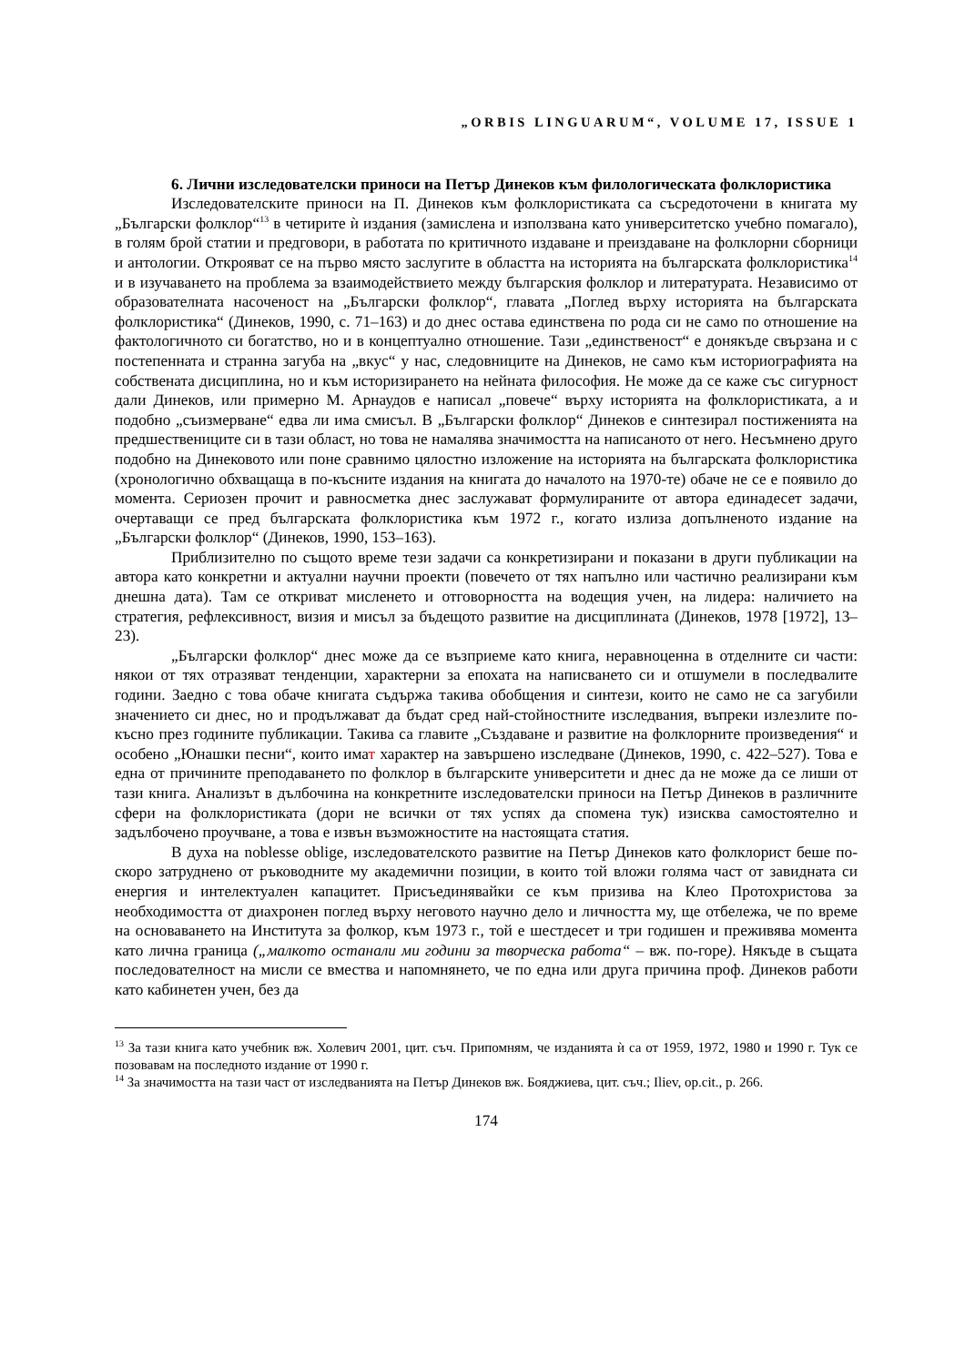„ORBIS LINGUARUM“, VOLUME 17, ISSUE 1
6. Лични изследователски приноси на Петър Динеков към филологическата фолклористика
Изследователските приноси на П. Динеков към фолклористиката са съсредоточени в книгата му „Български фолклор“<sup>13</sup> в четирите ѝ издания (замислена и използвана като университетско учебно помагало), в голям брой статии и предговори, в работата по критичното издаване и преиздаване на фолклорни сборници и антологии. Открояват се на първо място заслугите в областта на историята на българската фолклористика<sup>14</sup> и в изучаването на проблема за взаимодействието между българския фолклор и литературата. Независимо от образователната насоченост на „Български фолклор“, главата „Поглед върху историята на българската фолклористика“ (Динеков, 1990, с. 71–163) и до днес остава единствена по рода си не само по отношение на фактологичното си богатство, но и в концептуално отношение. Тази „единственост“ е донякъде свързана и с постепенната и странна загуба на „вкус“ у нас, следовниците на Динеков, не само към историографията на собствената дисциплина, но и към историзирането на нейната философия. Не може да се каже със сигурност дали Динеков, или примерно М. Арнаудов е написал „повече“ върху историята на фолклористиката, а и подобно „съизмерване“ едва ли има смисъл. В „Български фолклор“ Динеков е синтезирал постиженията на предшествениците си в тази област, но това не намалява значимостта на написаното от него. Несъмнено друго подобно на Динековото или поне сравнимо цялостно изложение на историята на българската фолклористика (хронологично обхващаща в по-късните издания на книгата до началото на 1970-те) обаче не се е появило до момента. Сериозен прочит и равносметка днес заслужават формулираните от автора единадесет задачи, очертаващи се пред българската фолклористика към 1972 г., когато излиза допълненото издание на „Български фолклор“ (Динеков, 1990, 153–163).
Приблизително по същото време тези задачи са конкретизирани и показани в други публикации на автора като конкретни и актуални научни проекти (повечето от тях напълно или частично реализирани към днешна дата). Там се откриват мисленето и отговорността на водещия учен, на лидера: наличието на стратегия, рефлексивност, визия и мисъл за бъдещото развитие на дисциплината (Динеков, 1978 [1972], 13–23).
„Български фолклор“ днес може да се възприеме като книга, неравноценна в отделните си части: някои от тях отразяват тенденции, характерни за епохата на написването си и отшумели в последвалите години. Заедно с това обаче книгата съдържа такива обобщения и синтези, които не само не са загубили значението си днес, но и продължават да бъдат сред най-стойностните изследвания, въпреки излезлите по-късно през годините публикации. Такива са главите „Създаване и развитие на фолклорните произведения“ и особено „Юнашки песни“, които имат характер на завършено изследване (Динеков, 1990, с. 422–527). Това е една от причините преподаването по фолклор в българските университети и днес да не може да се лиши от тази книга. Анализът в дълбочина на конкретните изследователски приноси на Петър Динеков в различните сфери на фолклористиката (дори не всички от тях успях да спомена тук) изисква самостоятелно и задълбочено проучване, а това е извън възможностите на настоящата статия.
В духа на noblesse oblige, изследователското развитие на Петър Динеков като фолклорист беше по-скоро затруднено от ръководните му академични позиции, в които той вложи голяма част от завидната си енергия и интелектуален капацитет. Присъединявайки се към призива на Клео Протохристова за необходимостта от диахронен поглед върху неговото научно дело и личността му, ще отбележа, че по време на основаването на Института за фолкор, към 1973 г., той е шестдесет и три годишен и преживява момента като лична граница („малкото останали ми години за творческа работа“ – вж. по-горе). Някъде в същата последователност на мисли се вмества и напомнянето, че по една или друга причина проф. Динеков работи като кабинетен учен, без да
<sup>13</sup> За тази книга като учебник вж. Холевич 2001, цит. съч. Припомням, че изданията ѝ са от 1959, 1972, 1980 и 1990 г. Тук се позовавам на последното издание от 1990 г.
<sup>14</sup> За значимостта на тази част от изследванията на Петър Динеков вж. Бояджиева, цит. съч.; Iliev, op.cit., p. 266.
174